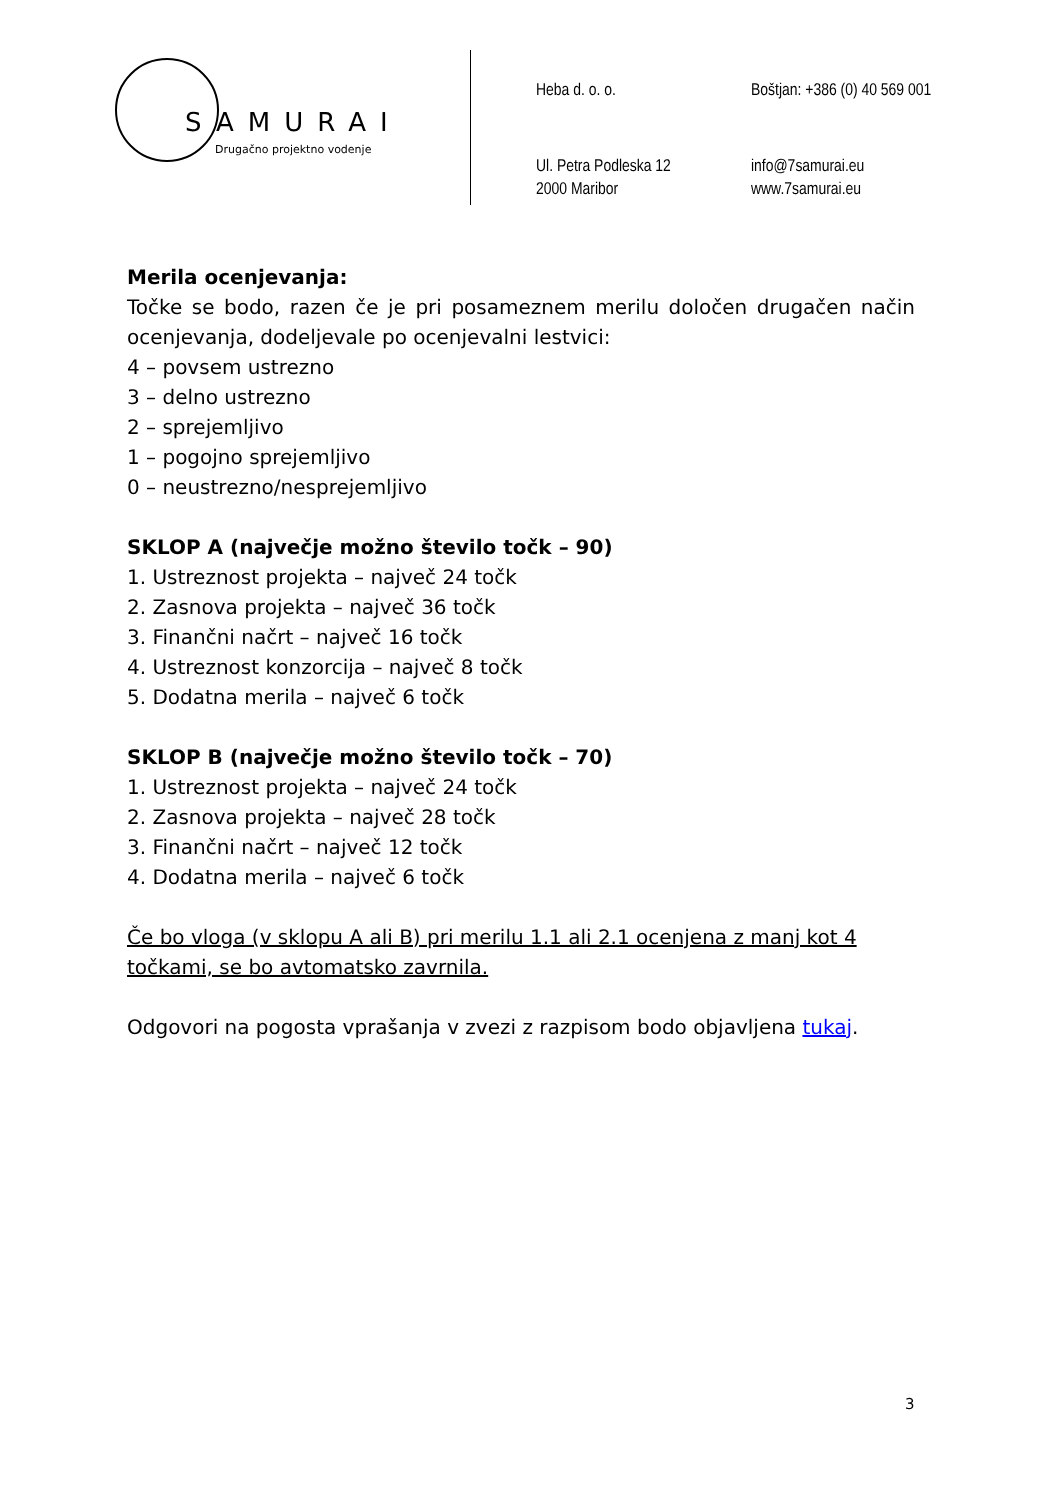SAMURAI
Drugačno projektno vodenje
Heba d. o. o.
Boštjan: +386 (0) 40 569 001
Ul. Petra Podleska 12
2000 Maribor
info@7samurai.eu
www.7samurai.eu
Merila ocenjevanja:
Točke se bodo, razen če je pri posameznem merilu določen drugačen način ocenjevanja, dodeljevale po ocenjevalni lestvici:
4 – povsem ustrezno
3 – delno ustrezno
2 – sprejemljivo
1 – pogojno sprejemljivo
0 – neustrezno/nesprejemljivo
SKLOP A (največje možno število točk – 90)
1. Ustreznost projekta – največ 24 točk
2. Zasnova projekta – največ 36 točk
3. Finančni načrt – največ 16 točk
4. Ustreznost konzorcija – največ 8 točk
5. Dodatna merila – največ 6 točk
SKLOP B (največje možno število točk – 70)
1. Ustreznost projekta – največ 24 točk
2. Zasnova projekta – največ 28 točk
3. Finančni načrt – največ 12 točk
4. Dodatna merila – največ 6 točk
Če bo vloga (v sklopu A ali B) pri merilu 1.1 ali 2.1 ocenjena z manj kot 4 točkami, se bo avtomatsko zavrnila.
Odgovori na pogosta vprašanja v zvezi z razpisom bodo objavljena tukaj.
3